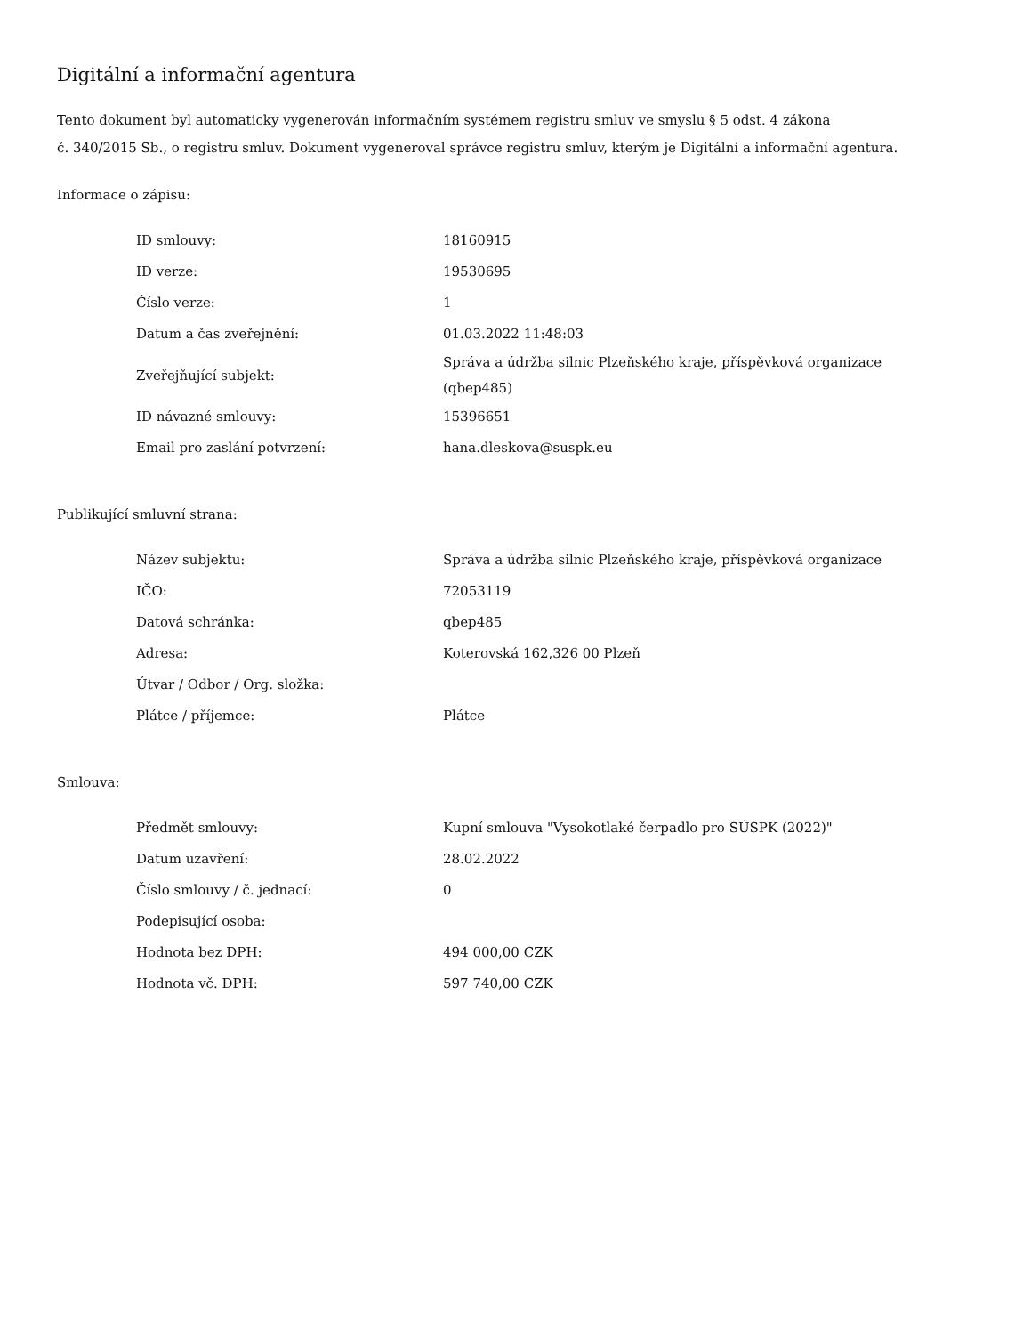Digitální a informační agentura
Tento dokument byl automaticky vygenerován informačním systémem registru smluv ve smyslu § 5 odst. 4 zákona
č. 340/2015 Sb., o registru smluv. Dokument vygeneroval správce registru smluv, kterým je Digitální a informační agentura.
Informace o zápisu:
| ID smlouvy: | 18160915 |
| ID verze: | 19530695 |
| Číslo verze: | 1 |
| Datum a čas zveřejnění: | 01.03.2022 11:48:03 |
| Zveřejňující subjekt: | Správa a údržba silnic Plzeňského kraje, příspěvková organizace (qbep485) |
| ID návazné smlouvy: | 15396651 |
| Email pro zaslání potvrzení: | hana.dleskova@suspk.eu |
Publikující smluvní strana:
| Název subjektu: | Správa a údržba silnic Plzeňského kraje, příspěvková organizace |
| IČO: | 72053119 |
| Datová schránka: | qbep485 |
| Adresa: | Koterovská 162,326 00 Plzeň |
| Útvar / Odbor / Org. složka: | |
| Plátce / příjemce: | Plátce |
Smlouva:
| Předmět smlouvy: | Kupní smlouva "Vysokotlaké čerpadlo pro SÚSPK (2022)" |
| Datum uzavření: | 28.02.2022 |
| Číslo smlouvy / č. jednací: | 0 |
| Podepisující osoba: | |
| Hodnota bez DPH: | 494 000,00 CZK |
| Hodnota vč. DPH: | 597 740,00 CZK |